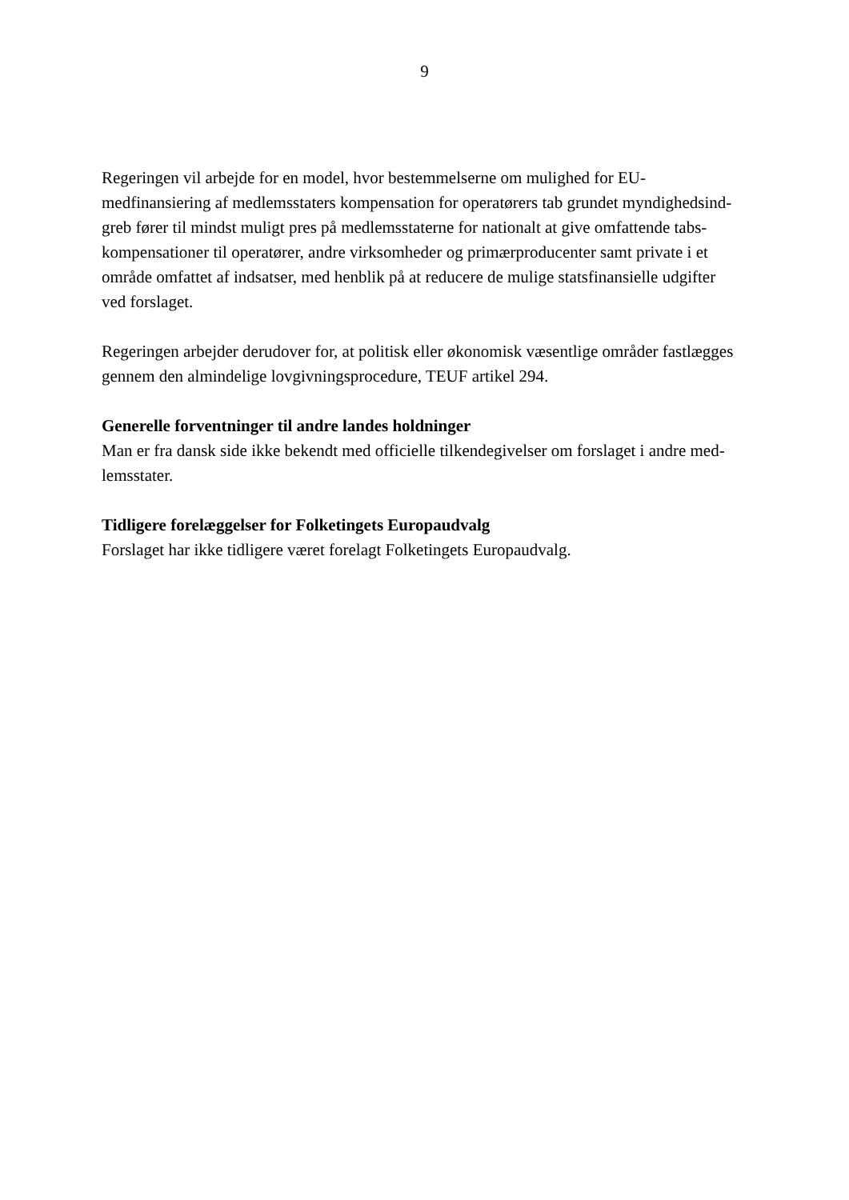9
Regeringen vil arbejde for en model, hvor bestemmelserne om mulighed for EU-
medfinansiering af medlemsstaters kompensation for operatørers tab grundet myndighedsind-
greb fører til mindst muligt pres på medlemsstaterne for nationalt at give omfattende tabs-
kompensationer til operatører, andre virksomheder og primærproducenter samt private i et
område omfattet af indsatser, med henblik på at reducere de mulige statsfinansielle udgifter
ved forslaget.
Regeringen arbejder derudover for, at politisk eller økonomisk væsentlige områder fastlægges
gennem den almindelige lovgivningsprocedure, TEUF artikel 294.
Generelle forventninger til andre landes holdninger
Man er fra dansk side ikke bekendt med officielle tilkendegivelser om forslaget i andre med-
lemsstater.
Tidligere forelæggelser for Folketingets Europaudvalg
Forslaget har ikke tidligere været forelagt Folketingets Europaudvalg.